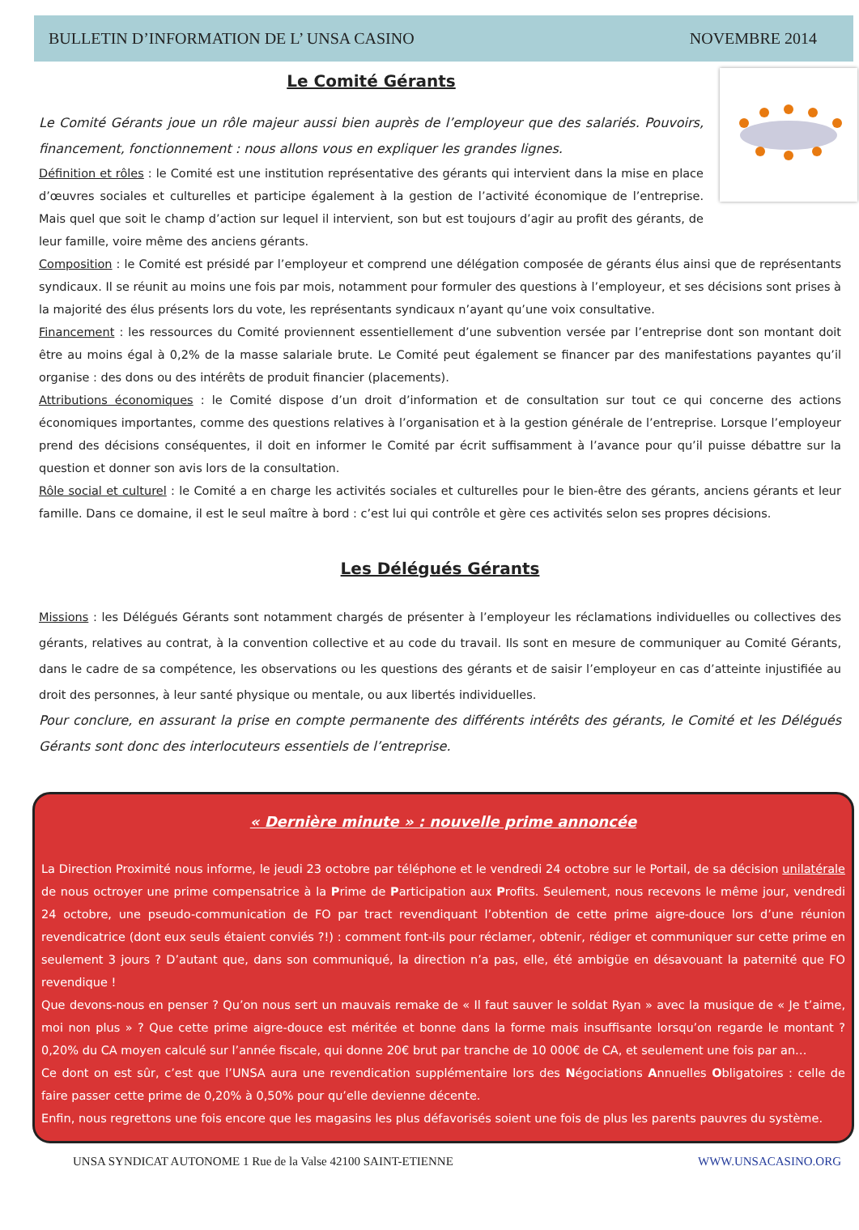BULLETIN D’INFORMATION DE L’ UNSA CASINO NOVEMBRE 2014
Le Comité Gérants
Le Comité Gérants joue un rôle majeur aussi bien auprès de l’employeur que des salariés. Pouvoirs, financement, fonctionnement : nous allons vous en expliquer les grandes lignes.
Définition et rôles : le Comité est une institution représentative des gérants qui intervient dans la mise en place d’œuvres sociales et culturelles et participe également à la gestion de l’activité économique de l’entreprise. Mais quel que soit le champ d’action sur lequel il intervient, son but est toujours d’agir au profit des gérants, de leur famille, voire même des anciens gérants.
Composition : le Comité est présidé par l’employeur et comprend une délégation composée de gérants élus ainsi que de représentants syndicaux. Il se réunit au moins une fois par mois, notamment pour formuler des questions à l’employeur, et ses décisions sont prises à la majorité des élus présents lors du vote, les représentants syndicaux n’ayant qu’une voix consultative.
Financement : les ressources du Comité proviennent essentiellement d’une subvention versée par l’entreprise dont son montant doit être au moins égal à 0,2% de la masse salariale brute. Le Comité peut également se financer par des manifestations payantes qu’il organise : des dons ou des intérêts de produit financier (placements).
Attributions économiques : le Comité dispose d’un droit d’information et de consultation sur tout ce qui concerne des actions économiques importantes, comme des questions relatives à l’organisation et à la gestion générale de l’entreprise. Lorsque l’employeur prend des décisions conséquentes, il doit en informer le Comité par écrit suffisamment à l’avance pour qu’il puisse débattre sur la question et donner son avis lors de la consultation.
Rôle social et culturel : le Comité a en charge les activités sociales et culturelles pour le bien-être des gérants, anciens gérants et leur famille. Dans ce domaine, il est le seul maître à bord : c’est lui qui contrôle et gère ces activités selon ses propres décisions.
Les Délégués Gérants
Missions : les Délégués Gérants sont notamment chargés de présenter à l’employeur les réclamations individuelles ou collectives des gérants, relatives au contrat, à la convention collective et au code du travail. Ils sont en mesure de communiquer au Comité Gérants, dans le cadre de sa compétence, les observations ou les questions des gérants et de saisir l’employeur en cas d’atteinte injustifiée au droit des personnes, à leur santé physique ou mentale, ou aux libertés individuelles.
Pour conclure, en assurant la prise en compte permanente des différents intérêts des gérants, le Comité et les Délégués Gérants sont donc des interlocuteurs essentiels de l’entreprise.
« Dernière minute » : nouvelle prime annoncée
La Direction Proximité nous informe, le jeudi 23 octobre par téléphone et le vendredi 24 octobre sur le Portail, de sa décision unilatérale de nous octroyer une prime compensatrice à la Prime de Participation aux Profits. Seulement, nous recevons le même jour, vendredi 24 octobre, une pseudo-communication de FO par tract revendiquant l’obtention de cette prime aigre-douce lors d’une réunion revendicatrice (dont eux seuls étaient conviés ?!) : comment font-ils pour réclamer, obtenir, rédiger et communiquer sur cette prime en seulement 3 jours ? D’autant que, dans son communiqué, la direction n’a pas, elle, été ambigüe en désavouant la paternité que FO revendique !
Que devons-nous en penser ? Qu’on nous sert un mauvais remake de « Il faut sauver le soldat Ryan » avec la musique de « Je t’aime, moi non plus » ? Que cette prime aigre-douce est méritée et bonne dans la forme mais insuffisante lorsqu’on regarde le montant ? 0,20% du CA moyen calculé sur l’année fiscale, qui donne 20€ brut par tranche de 10 000€ de CA, et seulement une fois par an…
Ce dont on est sûr, c’est que l’UNSA aura une revendication supplémentaire lors des Négociations Annuelles Obligatoires : celle de faire passer cette prime de 0,20% à 0,50% pour qu’elle devienne décente.
Enfin, nous regrettons une fois encore que les magasins les plus défavorisés soient une fois de plus les parents pauvres du système.
UNSA SYNDICAT AUTONOME 1 Rue de la Valse 42100 SAINT-ETIENNE WWW.UNSACASINO.ORG